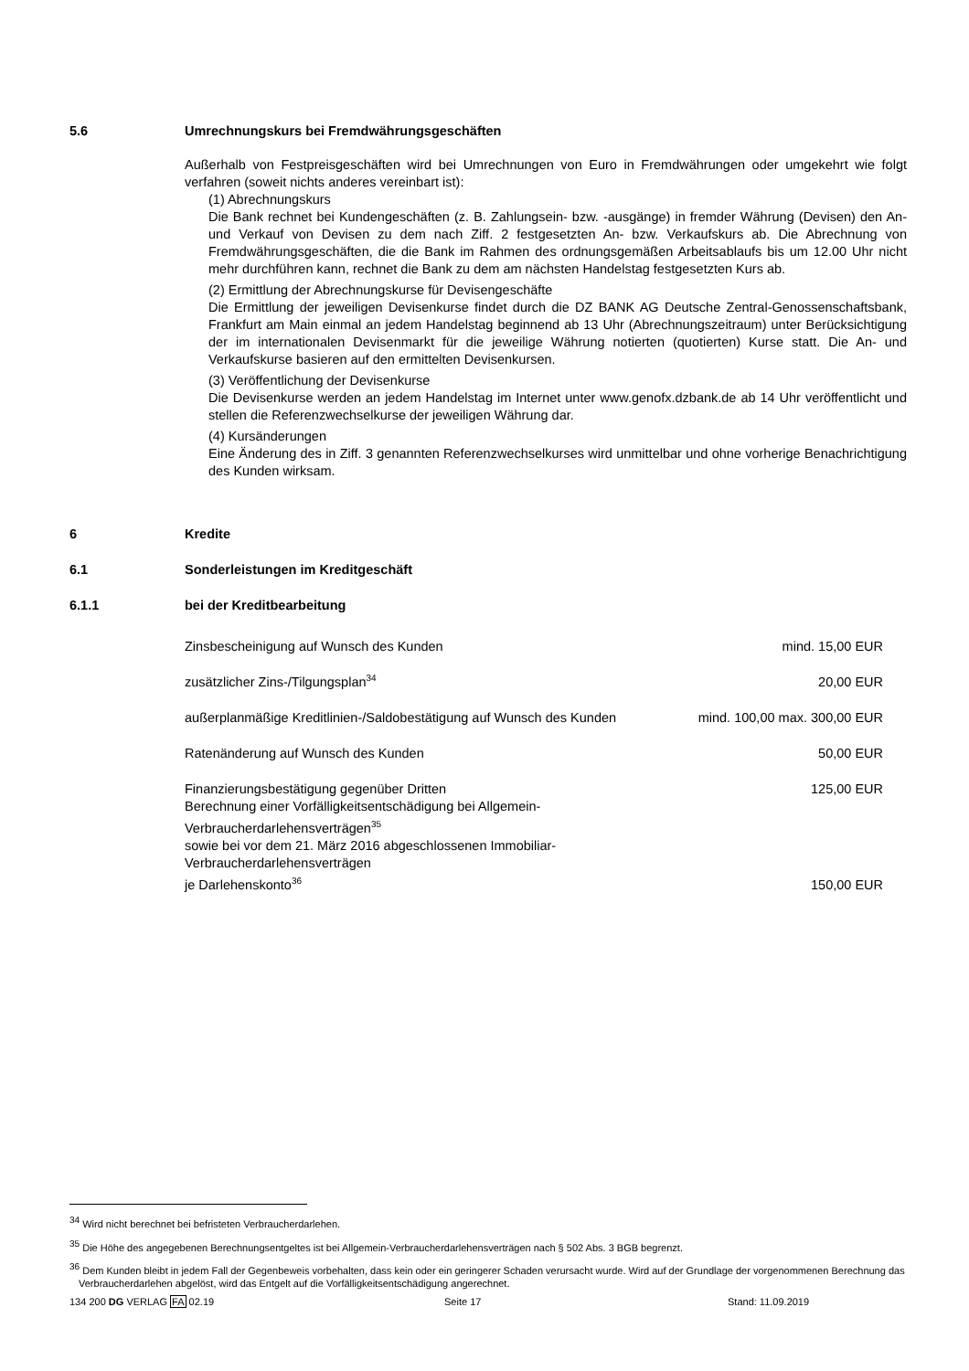5.6 Umrechnungskurs bei Fremdwährungsgeschäften
Außerhalb von Festpreisgeschäften wird bei Umrechnungen von Euro in Fremdwährungen oder umgekehrt wie folgt verfahren (soweit nichts anderes vereinbart ist):
(1) Abrechnungskurs
Die Bank rechnet bei Kundengeschäften (z. B. Zahlungsein- bzw. -ausgänge) in fremder Währung (Devisen) den An- und Verkauf von Devisen zu dem nach Ziff. 2 festgesetzten An- bzw. Verkaufskurs ab. Die Abrechnung von Fremdwährungsgeschäften, die die Bank im Rahmen des ordnungsgemäßen Arbeitsablaufs bis um 12.00 Uhr nicht mehr durchführen kann, rechnet die Bank zu dem am nächsten Handelstag festgesetzten Kurs ab.
(2) Ermittlung der Abrechnungskurse für Devisengeschäfte
Die Ermittlung der jeweiligen Devisenkurse findet durch die DZ BANK AG Deutsche Zentral-Genossenschaftsbank, Frankfurt am Main einmal an jedem Handelstag beginnend ab 13 Uhr (Abrechnungszeitraum) unter Berücksichtigung der im internationalen Devisenmarkt für die jeweilige Währung notierten (quotierten) Kurse statt. Die An- und Verkaufskurse basieren auf den ermittelten Devisenkursen.
(3) Veröffentlichung der Devisenkurse
Die Devisenkurse werden an jedem Handelstag im Internet unter www.genofx.dzbank.de ab 14 Uhr veröffentlicht und stellen die Referenzwechselkurse der jeweiligen Währung dar.
(4) Kursänderungen
Eine Änderung des in Ziff. 3 genannten Referenzwechselkurses wird unmittelbar und ohne vorherige Benachrichtigung des Kunden wirksam.
6 Kredite
6.1 Sonderleistungen im Kreditgeschäft
6.1.1 bei der Kreditbearbeitung
| Zinsbescheinigung auf Wunsch des Kunden | mind. 15,00 EUR |
| zusätzlicher Zins-/Tilgungsplan<sup>34</sup> | 20,00 EUR |
| außerplanmäßige Kreditlinien-/Saldobestätigung auf Wunsch des Kunden | mind. 100,00 max. 300,00 EUR |
| Ratenänderung auf Wunsch des Kunden | 50,00 EUR |
| Finanzierungsbestätigung gegenüber Dritten | 125,00 EUR |
| Berechnung einer Vorfälligkeitsentschädigung bei Allgemein-Verbraucherdarlehensverträgen<sup>35</sup> sowie bei vor dem 21. März 2016 abgeschlossenen Immobiliar-Verbraucherdarlehensverträgen je Darlehenskonto<sup>36</sup> | 150,00 EUR |
<sup>34</sup> Wird nicht berechnet bei befristeten Verbraucherdarlehen.
<sup>35</sup> Die Höhe des angegebenen Berechnungsentgeltes ist bei Allgemein-Verbraucherdarlehensverträgen nach § 502 Abs. 3 BGB begrenzt.
<sup>36</sup> Dem Kunden bleibt in jedem Fall der Gegenbeweis vorbehalten, dass kein oder ein geringerer Schaden verursacht wurde. Wird auf der Grundlage der vorgenommenen Berechnung das Verbraucherdarlehen abgelöst, wird das Entgelt auf die Vorfälligkeitsentschädigung angerechnet.
134 200 DG VERLAG FA 02.19 Seite 17 Stand: 11.09.2019